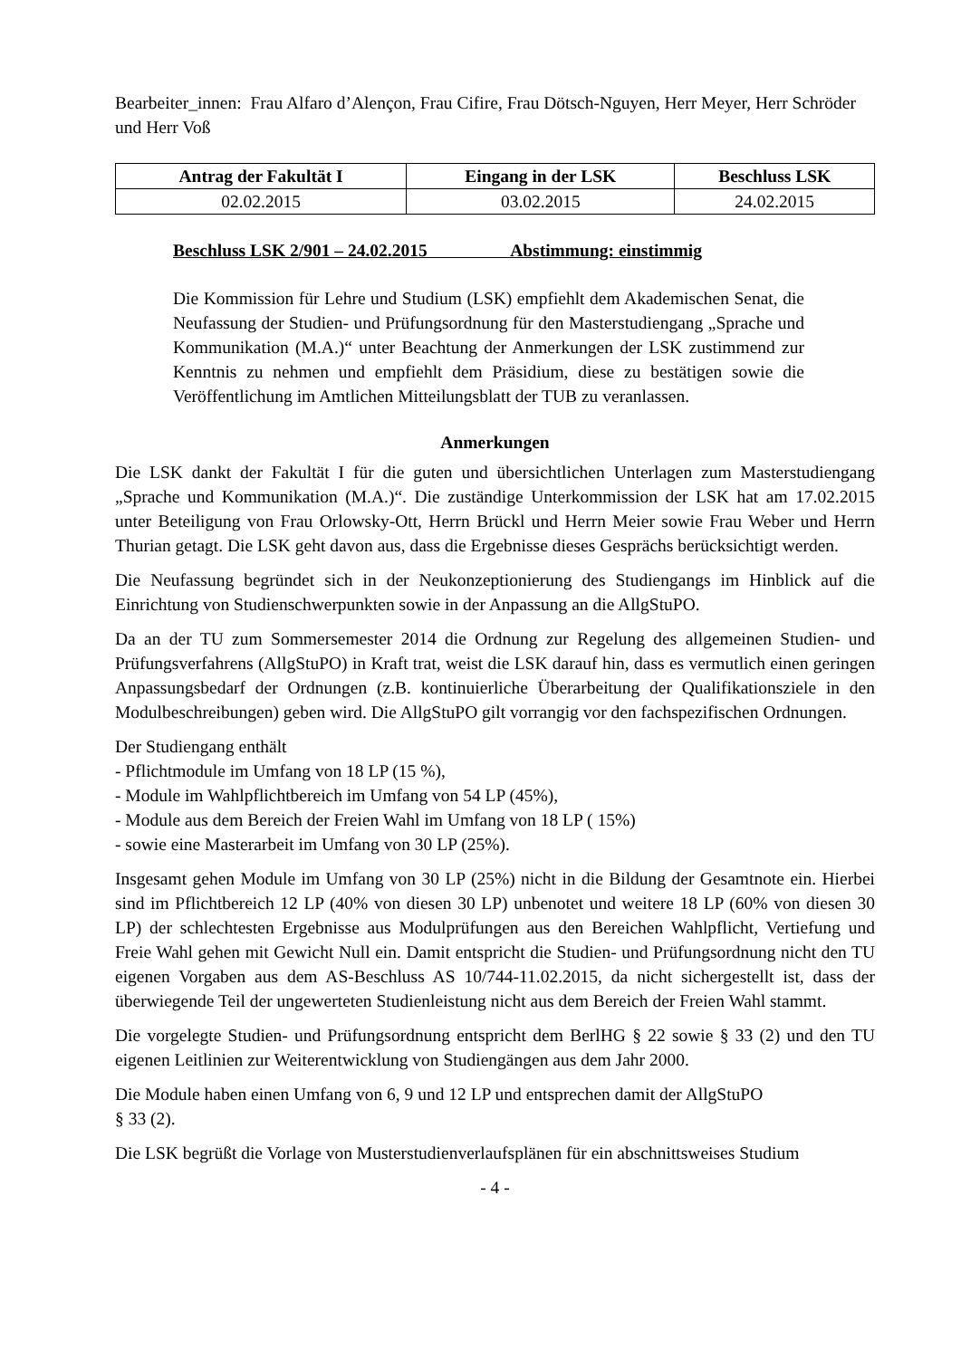Bearbeiter_innen: Frau Alfaro d’Alençon, Frau Cifire, Frau Dötsch-Nguyen, Herr Meyer, Herr Schröder und Herr Voß
| Antrag der Fakultät I | Eingang in der LSK | Beschluss LSK |
| --- | --- | --- |
| 02.02.2015 | 03.02.2015 | 24.02.2015 |
Beschluss LSK 2/901 – 24.02.2015 Abstimmung: einstimmig
Die Kommission für Lehre und Studium (LSK) empfiehlt dem Akademischen Senat, die Neufassung der Studien- und Prüfungsordnung für den Masterstudiengang „Sprache und Kommunikation (M.A.)“ unter Beachtung der Anmerkungen der LSK zustimmend zur Kenntnis zu nehmen und empfiehlt dem Präsidium, diese zu bestätigen sowie die Veröffentlichung im Amtlichen Mitteilungsblatt der TUB zu veranlassen.
Anmerkungen
Die LSK dankt der Fakultät I für die guten und übersichtlichen Unterlagen zum Masterstudiengang „Sprache und Kommunikation (M.A.)“. Die zuständige Unterkommission der LSK hat am 17.02.2015 unter Beteiligung von Frau Orlowsky-Ott, Herrn Brückl und Herrn Meier sowie Frau Weber und Herrn Thurian getagt. Die LSK geht davon aus, dass die Ergebnisse dieses Gesprächs berücksichtigt werden.
Die Neufassung begründet sich in der Neukonzeptionierung des Studiengangs im Hinblick auf die Einrichtung von Studienschwerpunkten sowie in der Anpassung an die AllgStuPO.
Da an der TU zum Sommersemester 2014 die Ordnung zur Regelung des allgemeinen Studien- und Prüfungsverfahrens (AllgStuPO) in Kraft trat, weist die LSK darauf hin, dass es vermutlich einen geringen Anpassungsbedarf der Ordnungen (z.B. kontinuierliche Überarbeitung der Qualifikationsziele in den Modulbeschreibungen) geben wird. Die AllgStuPO gilt vorrangig vor den fachspezifischen Ordnungen.
Der Studiengang enthält
- Pflichtmodule im Umfang von 18 LP (15 %),
- Module im Wahlpflichtbereich im Umfang von 54 LP (45%),
- Module aus dem Bereich der Freien Wahl im Umfang von 18 LP ( 15%)
- sowie eine Masterarbeit im Umfang von 30 LP (25%).
Insgesamt gehen Module im Umfang von 30 LP (25%) nicht in die Bildung der Gesamtnote ein. Hierbei sind im Pflichtbereich 12 LP (40% von diesen 30 LP) unbenotet und weitere 18 LP (60% von diesen 30 LP) der schlechtesten Ergebnisse aus Modulprüfungen aus den Bereichen Wahlpflicht, Vertiefung und Freie Wahl gehen mit Gewicht Null ein. Damit entspricht die Studien- und Prüfungsordnung nicht den TU eigenen Vorgaben aus dem AS-Beschluss AS 10/744-11.02.2015, da nicht sichergestellt ist, dass der überwiegende Teil der ungewerteten Studienleistung nicht aus dem Bereich der Freien Wahl stammt.
Die vorgelegte Studien- und Prüfungsordnung entspricht dem BerlHG § 22 sowie § 33 (2) und den TU eigenen Leitlinien zur Weiterentwicklung von Studiengängen aus dem Jahr 2000.
Die Module haben einen Umfang von 6, 9 und 12 LP und entsprechen damit der AllgStuPO
§ 33 (2).
Die LSK begrüßt die Vorlage von Musterstudienverlaufsplänen für ein abschnittsweises Studium
- 4 -